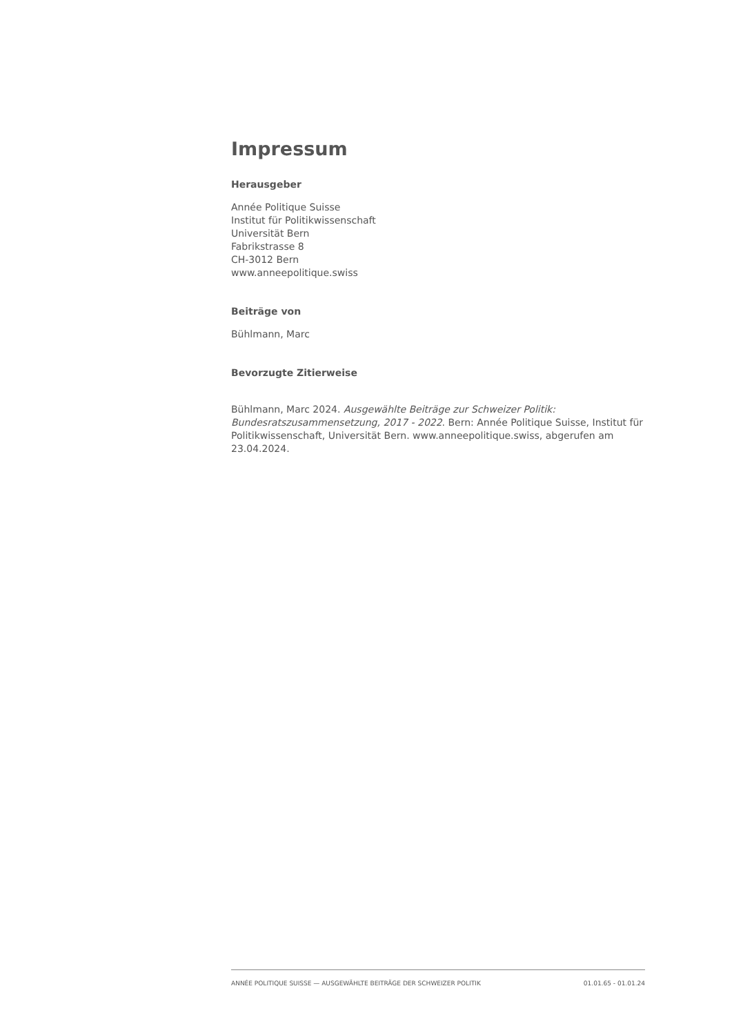Impressum
Herausgeber
Année Politique Suisse
Institut für Politikwissenschaft
Universität Bern
Fabrikstrasse 8
CH-3012 Bern
www.anneepolitique.swiss
Beiträge von
Bühlmann, Marc
Bevorzugte Zitierweise
Bühlmann, Marc 2024. Ausgewählte Beiträge zur Schweizer Politik: Bundesratszusammensetzung, 2017 - 2022. Bern: Année Politique Suisse, Institut für Politikwissenschaft, Universität Bern. www.anneepolitique.swiss, abgerufen am 23.04.2024.
ANNÉE POLITIQUE SUISSE — AUSGEWÄHLTE BEITRÄGE DER SCHWEIZER POLITIK 01.01.65 - 01.01.24